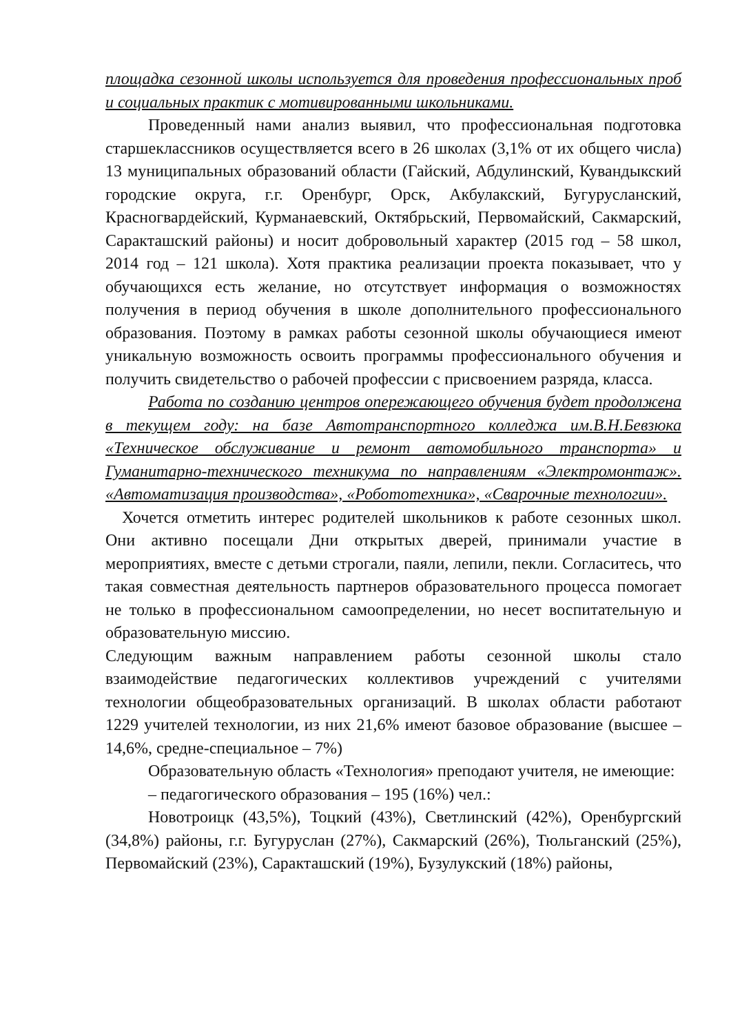площадка сезонной школы используется для проведения профессиональных проб и социальных практик с мотивированными школьниками.
Проведенный нами анализ выявил, что профессиональная подготовка старшеклассников осуществляется всего в 26 школах (3,1% от их общего числа) 13 муниципальных образований области (Гайский, Абдулинский, Кувандыкский городские округа, г.г. Оренбург, Орск, Акбулакский, Бугурусланский, Красногвардейский, Курманаевский, Октябрьский, Первомайский, Сакмарский, Саракташский районы) и носит добровольный характер (2015 год – 58 школ, 2014 год – 121 школа). Хотя практика реализации проекта показывает, что у обучающихся есть желание, но отсутствует информация о возможностях получения в период обучения в школе дополнительного профессионального образования. Поэтому в рамках работы сезонной школы обучающиеся имеют уникальную возможность освоить программы профессионального обучения и получить свидетельство о рабочей профессии с присвоением разряда, класса.
Работа по созданию центров опережающего обучения будет продолжена в текущем году: на базе Автотранспортного колледжа им.В.Н.Бевзюка «Техническое обслуживание и ремонт автомобильного транспорта» и Гуманитарно-технического техникума по направлениям «Электромонтаж». «Автоматизация производства», «Робототехника», «Сварочные технологии».
Хочется отметить интерес родителей школьников к работе сезонных школ. Они активно посещали Дни открытых дверей, принимали участие в мероприятиях, вместе с детьми строгали, паяли, лепили, пекли. Согласитесь, что такая совместная деятельность партнеров образовательного процесса помогает не только в профессиональном самоопределении, но несет воспитательную и образовательную миссию.
Следующим важным направлением работы сезонной школы стало взаимодействие педагогических коллективов учреждений с учителями технологии общеобразовательных организаций. В школах области работают 1229 учителей технологии, из них 21,6% имеют базовое образование (высшее – 14,6%, средне-специальное – 7%)
Образовательную область «Технология» преподают учителя, не имеющие:
– педагогического образования – 195 (16%) чел.:
Новотроицк (43,5%), Тоцкий (43%), Светлинский (42%), Оренбургский (34,8%) районы, г.г. Бугуруслан (27%), Сакмарский (26%), Тюльганский (25%), Первомайский (23%), Саракташский (19%), Бузулукский (18%) районы,